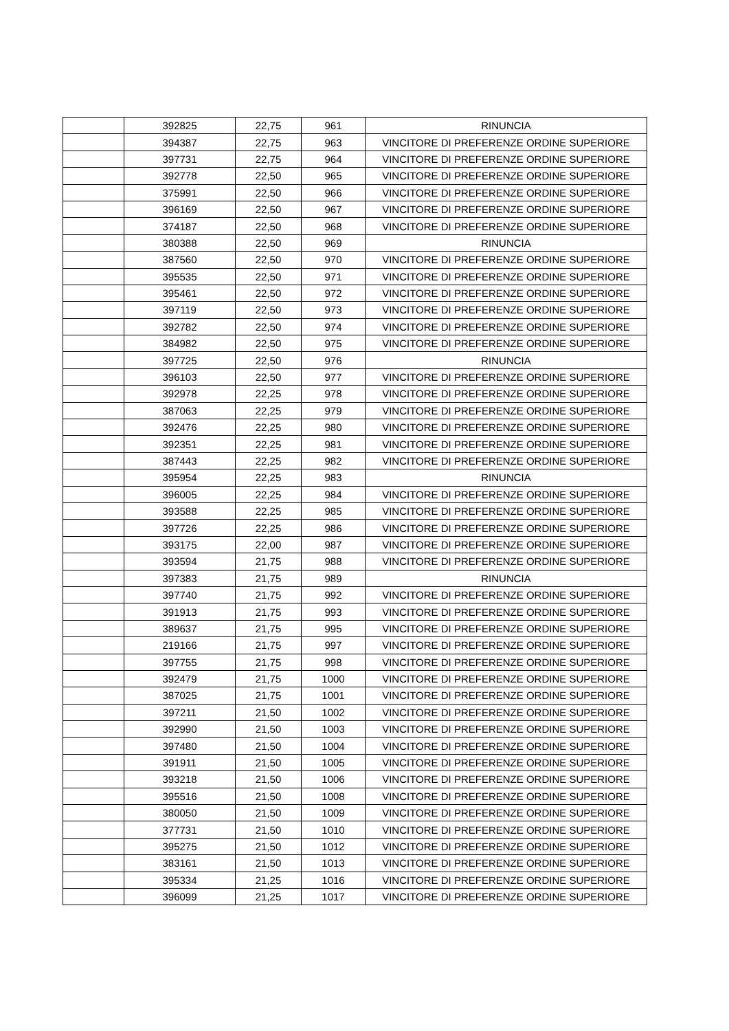| | 392825 | 22,75 | 961 | RINUNCIA |
| | 394387 | 22,75 | 963 | VINCITORE DI PREFERENZE ORDINE SUPERIORE |
| | 397731 | 22,75 | 964 | VINCITORE DI PREFERENZE ORDINE SUPERIORE |
| | 392778 | 22,50 | 965 | VINCITORE DI PREFERENZE ORDINE SUPERIORE |
| | 375991 | 22,50 | 966 | VINCITORE DI PREFERENZE ORDINE SUPERIORE |
| | 396169 | 22,50 | 967 | VINCITORE DI PREFERENZE ORDINE SUPERIORE |
| | 374187 | 22,50 | 968 | VINCITORE DI PREFERENZE ORDINE SUPERIORE |
| | 380388 | 22,50 | 969 | RINUNCIA |
| | 387560 | 22,50 | 970 | VINCITORE DI PREFERENZE ORDINE SUPERIORE |
| | 395535 | 22,50 | 971 | VINCITORE DI PREFERENZE ORDINE SUPERIORE |
| | 395461 | 22,50 | 972 | VINCITORE DI PREFERENZE ORDINE SUPERIORE |
| | 397119 | 22,50 | 973 | VINCITORE DI PREFERENZE ORDINE SUPERIORE |
| | 392782 | 22,50 | 974 | VINCITORE DI PREFERENZE ORDINE SUPERIORE |
| | 384982 | 22,50 | 975 | VINCITORE DI PREFERENZE ORDINE SUPERIORE |
| | 397725 | 22,50 | 976 | RINUNCIA |
| | 396103 | 22,50 | 977 | VINCITORE DI PREFERENZE ORDINE SUPERIORE |
| | 392978 | 22,25 | 978 | VINCITORE DI PREFERENZE ORDINE SUPERIORE |
| | 387063 | 22,25 | 979 | VINCITORE DI PREFERENZE ORDINE SUPERIORE |
| | 392476 | 22,25 | 980 | VINCITORE DI PREFERENZE ORDINE SUPERIORE |
| | 392351 | 22,25 | 981 | VINCITORE DI PREFERENZE ORDINE SUPERIORE |
| | 387443 | 22,25 | 982 | VINCITORE DI PREFERENZE ORDINE SUPERIORE |
| | 395954 | 22,25 | 983 | RINUNCIA |
| | 396005 | 22,25 | 984 | VINCITORE DI PREFERENZE ORDINE SUPERIORE |
| | 393588 | 22,25 | 985 | VINCITORE DI PREFERENZE ORDINE SUPERIORE |
| | 397726 | 22,25 | 986 | VINCITORE DI PREFERENZE ORDINE SUPERIORE |
| | 393175 | 22,00 | 987 | VINCITORE DI PREFERENZE ORDINE SUPERIORE |
| | 393594 | 21,75 | 988 | VINCITORE DI PREFERENZE ORDINE SUPERIORE |
| | 397383 | 21,75 | 989 | RINUNCIA |
| | 397740 | 21,75 | 992 | VINCITORE DI PREFERENZE ORDINE SUPERIORE |
| | 391913 | 21,75 | 993 | VINCITORE DI PREFERENZE ORDINE SUPERIORE |
| | 389637 | 21,75 | 995 | VINCITORE DI PREFERENZE ORDINE SUPERIORE |
| | 219166 | 21,75 | 997 | VINCITORE DI PREFERENZE ORDINE SUPERIORE |
| | 397755 | 21,75 | 998 | VINCITORE DI PREFERENZE ORDINE SUPERIORE |
| | 392479 | 21,75 | 1000 | VINCITORE DI PREFERENZE ORDINE SUPERIORE |
| | 387025 | 21,75 | 1001 | VINCITORE DI PREFERENZE ORDINE SUPERIORE |
| | 397211 | 21,50 | 1002 | VINCITORE DI PREFERENZE ORDINE SUPERIORE |
| | 392990 | 21,50 | 1003 | VINCITORE DI PREFERENZE ORDINE SUPERIORE |
| | 397480 | 21,50 | 1004 | VINCITORE DI PREFERENZE ORDINE SUPERIORE |
| | 391911 | 21,50 | 1005 | VINCITORE DI PREFERENZE ORDINE SUPERIORE |
| | 393218 | 21,50 | 1006 | VINCITORE DI PREFERENZE ORDINE SUPERIORE |
| | 395516 | 21,50 | 1008 | VINCITORE DI PREFERENZE ORDINE SUPERIORE |
| | 380050 | 21,50 | 1009 | VINCITORE DI PREFERENZE ORDINE SUPERIORE |
| | 377731 | 21,50 | 1010 | VINCITORE DI PREFERENZE ORDINE SUPERIORE |
| | 395275 | 21,50 | 1012 | VINCITORE DI PREFERENZE ORDINE SUPERIORE |
| | 383161 | 21,50 | 1013 | VINCITORE DI PREFERENZE ORDINE SUPERIORE |
| | 395334 | 21,25 | 1016 | VINCITORE DI PREFERENZE ORDINE SUPERIORE |
| | 396099 | 21,25 | 1017 | VINCITORE DI PREFERENZE ORDINE SUPERIORE |